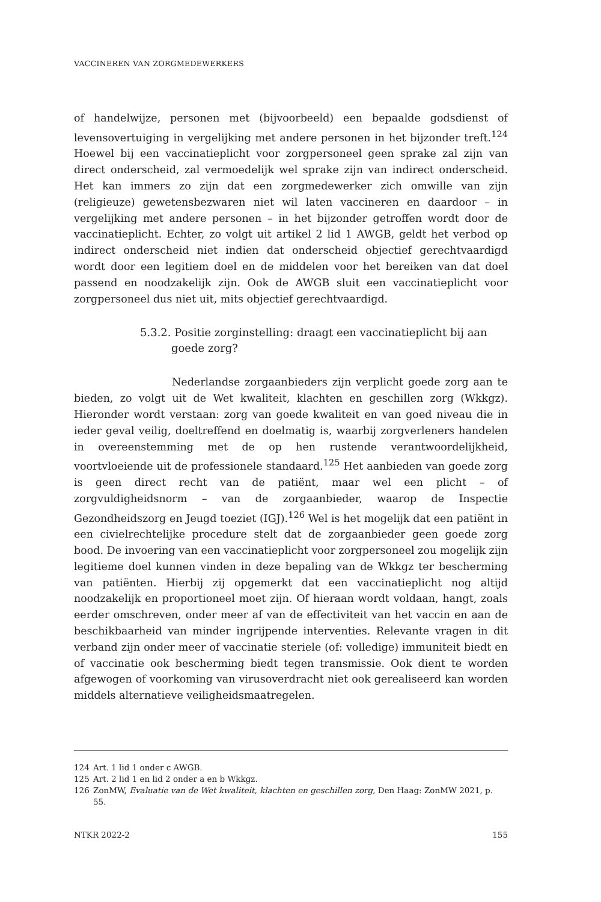VACCINEREN VAN ZORGMEDEWERKERS
of handelwijze, personen met (bijvoorbeeld) een bepaalde godsdienst of levensovertuiging in vergelijking met andere personen in het bijzonder treft.<sup>124</sup> Hoewel bij een vaccinatieplicht voor zorgpersoneel geen sprake zal zijn van direct onderscheid, zal vermoedelijk wel sprake zijn van indirect onderscheid. Het kan immers zo zijn dat een zorgmedewerker zich omwille van zijn (religieuze) gewetensbezwaren niet wil laten vaccineren en daardoor – in vergelijking met andere personen – in het bijzonder getroffen wordt door de vaccinatieplicht. Echter, zo volgt uit artikel 2 lid 1 AWGB, geldt het verbod op indirect onderscheid niet indien dat onderscheid objectief gerechtvaardigd wordt door een legitiem doel en de middelen voor het bereiken van dat doel passend en noodzakelijk zijn. Ook de AWGB sluit een vaccinatieplicht voor zorgpersoneel dus niet uit, mits objectief gerechtvaardigd.
5.3.2. Positie zorginstelling: draagt een vaccinatieplicht bij aan goede zorg?
Nederlandse zorgaanbieders zijn verplicht goede zorg aan te bieden, zo volgt uit de Wet kwaliteit, klachten en geschillen zorg (Wkkgz). Hieronder wordt verstaan: zorg van goede kwaliteit en van goed niveau die in ieder geval veilig, doeltreffend en doelmatig is, waarbij zorgverleners handelen in overeenstemming met de op hen rustende verantwoordelijkheid, voortvloeiende uit de professionele standaard.<sup>125</sup> Het aanbieden van goede zorg is geen direct recht van de patiënt, maar wel een plicht – of zorgvuldigheidsnorm – van de zorgaanbieder, waarop de Inspectie Gezondheidszorg en Jeugd toeziet (IGJ).<sup>126</sup> Wel is het mogelijk dat een patiënt in een civielrechtelijke procedure stelt dat de zorgaanbieder geen goede zorg bood. De invoering van een vaccinatieplicht voor zorgpersoneel zou mogelijk zijn legitieme doel kunnen vinden in deze bepaling van de Wkkgz ter bescherming van patiënten. Hierbij zij opgemerkt dat een vaccinatieplicht nog altijd noodzakelijk en proportioneel moet zijn. Of hieraan wordt voldaan, hangt, zoals eerder omschreven, onder meer af van de effectiviteit van het vaccin en aan de beschikbaarheid van minder ingrijpende interventies. Relevante vragen in dit verband zijn onder meer of vaccinatie steriele (of: volledige) immuniteit biedt en of vaccinatie ook bescherming biedt tegen transmissie. Ook dient te worden afgewogen of voorkoming van virusoverdracht niet ook gerealiseerd kan worden middels alternatieve veiligheidsmaatregelen.
124 Art. 1 lid 1 onder c AWGB.
125 Art. 2 lid 1 en lid 2 onder a en b Wkkgz.
126 ZonMW, Evaluatie van de Wet kwaliteit, klachten en geschillen zorg, Den Haag: ZonMW 2021, p. 55.
NTKR 2022-2 155